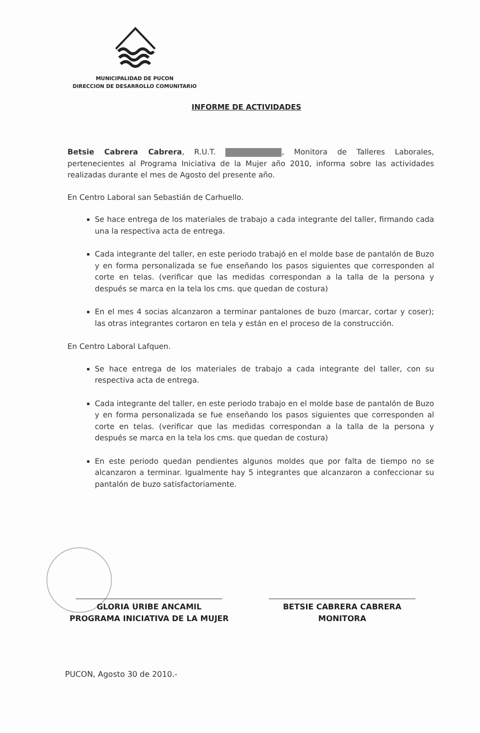MUNICIPALIDAD DE PUCON
DIRECCION DE DESARROLLO COMUNITARIO
INFORME DE ACTIVIDADES
Betsie Cabrera Cabrera, R.U.T. , Monitora de Talleres Laborales, pertenecientes al Programa Iniciativa de la Mujer año 2010, informa sobre las actividades realizadas durante el mes de Agosto del presente año.
En Centro Laboral san Sebastián de Carhuello.
Se hace entrega de los materiales de trabajo a cada integrante del taller, firmando cada una la respectiva acta de entrega.
Cada integrante del taller, en este periodo trabajó en el molde base de pantalón de Buzo y en forma personalizada se fue enseñando los pasos siguientes que corresponden al corte en telas. (verificar que las medidas correspondan a la talla de la persona y después se marca en la tela los cms. que quedan de costura)
En el mes 4 socias alcanzaron a terminar pantalones de buzo (marcar, cortar y coser); las otras integrantes cortaron en tela y están en el proceso de la construcción.
En Centro Laboral Lafquen.
Se hace entrega de los materiales de trabajo a cada integrante del taller, con su respectiva acta de entrega.
Cada integrante del taller, en este periodo trabajo en el molde base de pantalón de Buzo y en forma personalizada se fue enseñando los pasos siguientes que corresponden al corte en telas. (verificar que las medidas correspondan a la talla de la persona y después se marca en la tela los cms. que quedan de costura)
En este periodo quedan pendientes algunos moldes que por falta de tiempo no se alcanzaron a terminar. Igualmente hay 5 integrantes que alcanzaron a confeccionar su pantalón de buzo satisfactoriamente.
GLORIA URIBE ANCAMIL
PROGRAMA INICIATIVA DE LA MUJER
BETSIE CABRERA CABRERA
MONITORA
PUCON, Agosto 30 de 2010.-